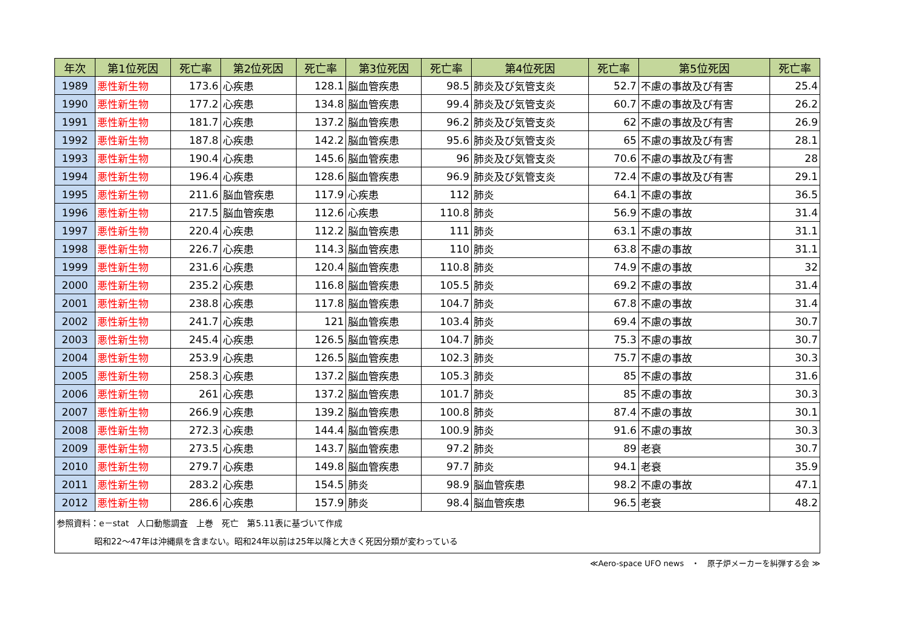| 年次 | 第1位死因 | 死亡率 | 第2位死因 | 死亡率 | 第3位死因 | 死亡率 | 第4位死因 | 死亡率 | 第5位死因 | 死亡率 |
| --- | --- | --- | --- | --- | --- | --- | --- | --- | --- | --- |
| 1989 | 悪性新生物 | 173.6 | 心疾患 | 128.1 | 脳血管疾患 | 98.5 | 肺炎及び気管支炎 | 52.7 | 不慮の事故及び有害 | 25.4 |
| 1990 | 悪性新生物 | 177.2 | 心疾患 | 134.8 | 脳血管疾患 | 99.4 | 肺炎及び気管支炎 | 60.7 | 不慮の事故及び有害 | 26.2 |
| 1991 | 悪性新生物 | 181.7 | 心疾患 | 137.2 | 脳血管疾患 | 96.2 | 肺炎及び気管支炎 | 62 | 不慮の事故及び有害 | 26.9 |
| 1992 | 悪性新生物 | 187.8 | 心疾患 | 142.2 | 脳血管疾患 | 95.6 | 肺炎及び気管支炎 | 65 | 不慮の事故及び有害 | 28.1 |
| 1993 | 悪性新生物 | 190.4 | 心疾患 | 145.6 | 脳血管疾患 | 96 | 肺炎及び気管支炎 | 70.6 | 不慮の事故及び有害 | 28 |
| 1994 | 悪性新生物 | 196.4 | 心疾患 | 128.6 | 脳血管疾患 | 96.9 | 肺炎及び気管支炎 | 72.4 | 不慮の事故及び有害 | 29.1 |
| 1995 | 悪性新生物 | 211.6 | 脳血管疾患 | 117.9 | 心疾患 | 112 | 肺炎 | 64.1 | 不慮の事故 | 36.5 |
| 1996 | 悪性新生物 | 217.5 | 脳血管疾患 | 112.6 | 心疾患 | 110.8 | 肺炎 | 56.9 | 不慮の事故 | 31.4 |
| 1997 | 悪性新生物 | 220.4 | 心疾患 | 112.2 | 脳血管疾患 | 111 | 肺炎 | 63.1 | 不慮の事故 | 31.1 |
| 1998 | 悪性新生物 | 226.7 | 心疾患 | 114.3 | 脳血管疾患 | 110 | 肺炎 | 63.8 | 不慮の事故 | 31.1 |
| 1999 | 悪性新生物 | 231.6 | 心疾患 | 120.4 | 脳血管疾患 | 110.8 | 肺炎 | 74.9 | 不慮の事故 | 32 |
| 2000 | 悪性新生物 | 235.2 | 心疾患 | 116.8 | 脳血管疾患 | 105.5 | 肺炎 | 69.2 | 不慮の事故 | 31.4 |
| 2001 | 悪性新生物 | 238.8 | 心疾患 | 117.8 | 脳血管疾患 | 104.7 | 肺炎 | 67.8 | 不慮の事故 | 31.4 |
| 2002 | 悪性新生物 | 241.7 | 心疾患 | 121 | 脳血管疾患 | 103.4 | 肺炎 | 69.4 | 不慮の事故 | 30.7 |
| 2003 | 悪性新生物 | 245.4 | 心疾患 | 126.5 | 脳血管疾患 | 104.7 | 肺炎 | 75.3 | 不慮の事故 | 30.7 |
| 2004 | 悪性新生物 | 253.9 | 心疾患 | 126.5 | 脳血管疾患 | 102.3 | 肺炎 | 75.7 | 不慮の事故 | 30.3 |
| 2005 | 悪性新生物 | 258.3 | 心疾患 | 137.2 | 脳血管疾患 | 105.3 | 肺炎 | 85 | 不慮の事故 | 31.6 |
| 2006 | 悪性新生物 | 261 | 心疾患 | 137.2 | 脳血管疾患 | 101.7 | 肺炎 | 85 | 不慮の事故 | 30.3 |
| 2007 | 悪性新生物 | 266.9 | 心疾患 | 139.2 | 脳血管疾患 | 100.8 | 肺炎 | 87.4 | 不慮の事故 | 30.1 |
| 2008 | 悪性新生物 | 272.3 | 心疾患 | 144.4 | 脳血管疾患 | 100.9 | 肺炎 | 91.6 | 不慮の事故 | 30.3 |
| 2009 | 悪性新生物 | 273.5 | 心疾患 | 143.7 | 脳血管疾患 | 97.2 | 肺炎 | 89 | 老衰 | 30.7 |
| 2010 | 悪性新生物 | 279.7 | 心疾患 | 149.8 | 脳血管疾患 | 97.7 | 肺炎 | 94.1 | 老衰 | 35.9 |
| 2011 | 悪性新生物 | 283.2 | 心疾患 | 154.5 | 肺炎 | 98.9 | 脳血管疾患 | 98.2 | 不慮の事故 | 47.1 |
| 2012 | 悪性新生物 | 286.6 | 心疾患 | 157.9 | 肺炎 | 98.4 | 脳血管疾患 | 96.5 | 老衰 | 48.2 |
参照資料：e－stat　人口動態調査　上巻　死亡　第5.11表に基づいて作成
昭和22～47年は沖縄県を含まない。昭和24年以前は25年以降と大きく死因分類が変わっている
≪Aero-space UFO news　・　原子炉メーカーを糾弾する会 ≫